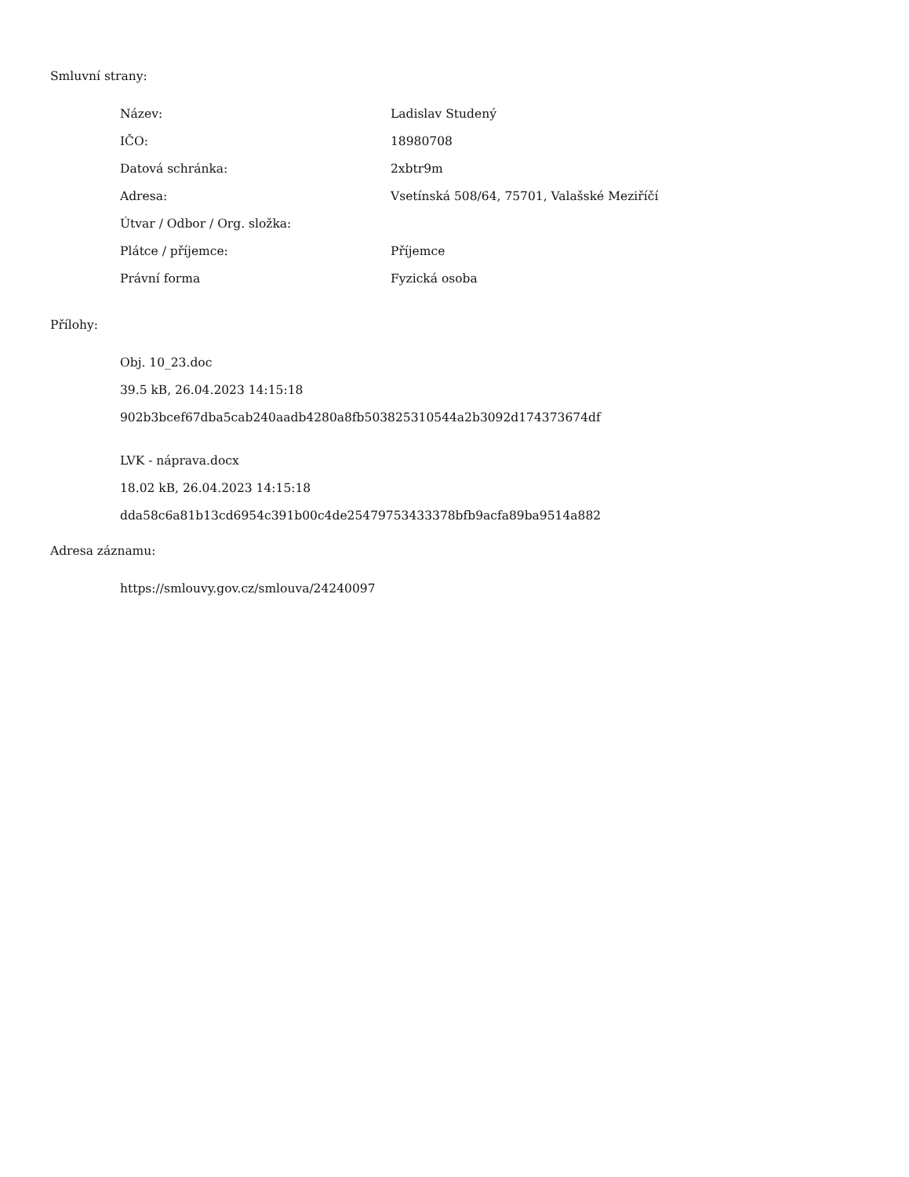Smluvní strany:
| Název: | Ladislav Studený |
| IČO: | 18980708 |
| Datová schránka: | 2xbtr9m |
| Adresa: | Vsetínská 508/64, 75701, Valašské Meziříčí |
| Útvar / Odbor / Org. složka: | |
| Plátce / příjemce: | Příjemce |
| Právní forma | Fyzická osoba |
Přílohy:
Obj. 10_23.doc
39.5 kB, 26.04.2023 14:15:18
902b3bcef67dba5cab240aadb4280a8fb503825310544a2b3092d174373674df
LVK - náprava.docx
18.02 kB, 26.04.2023 14:15:18
dda58c6a81b13cd6954c391b00c4de25479753433378bfb9acfa89ba9514a882
Adresa záznamu:
https://smlouvy.gov.cz/smlouva/24240097